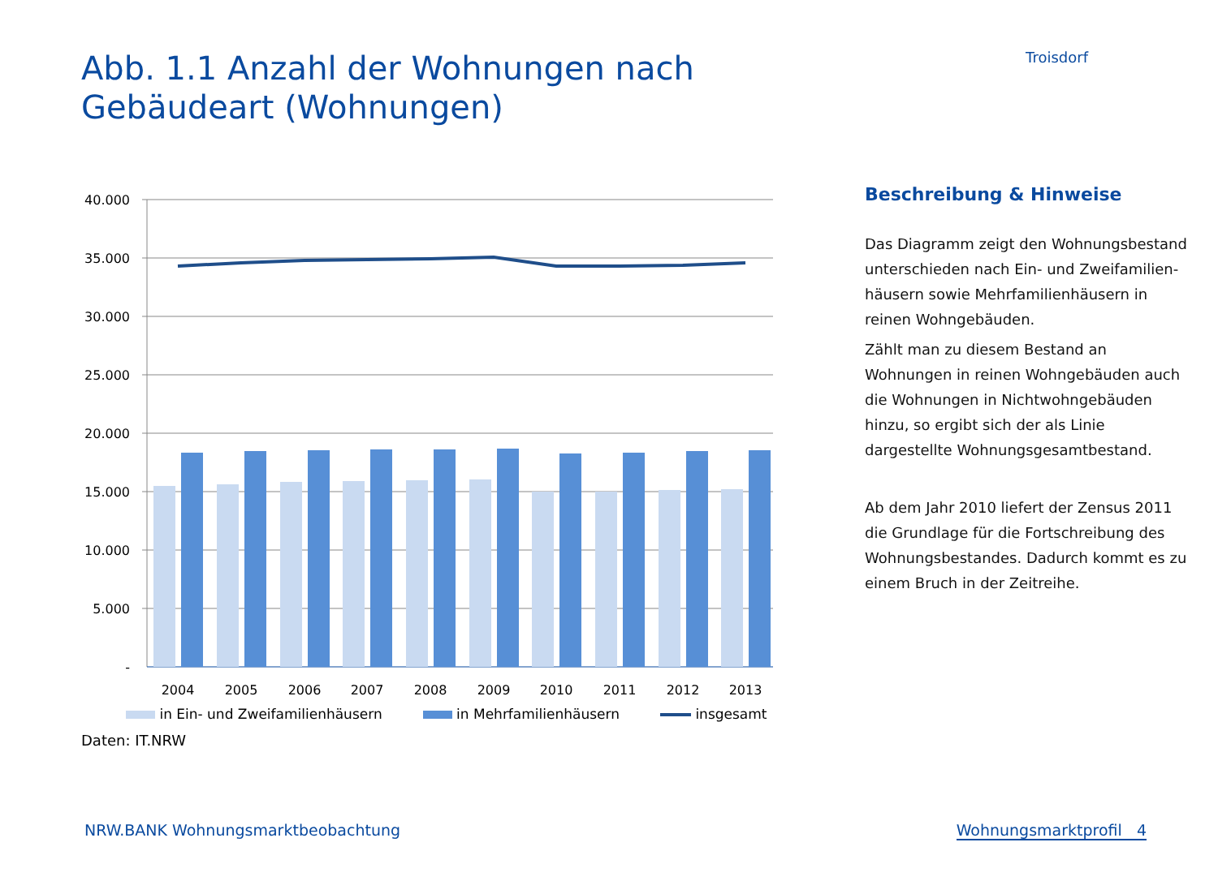Abb. 1.1 Anzahl der Wohnungen nach Gebäudeart (Wohnungen)
Troisdorf
40.000
35.000
30.000
25.000
20.000
15.000
10.000
5.000
-
2004
2005
2006
2007
2008
2009
2010
2011
2012
2013
in Ein- und Zweifamilienhäusern in Mehrfamilienhäusern insgesamt
Beschreibung & Hinweise
Das Diagramm zeigt den Wohnungsbestand unterschieden nach Ein- und Zweifamilien-häusern sowie Mehrfamilienhäusern in reinen Wohngebäuden.
Zählt man zu diesem Bestand an Wohnungen in reinen Wohngebäuden auch die Wohnungen in Nichtwohngebäuden hinzu, so ergibt sich der als Linie dargestellte Wohnungsgesamtbestand.
Ab dem Jahr 2010 liefert der Zensus 2011 die Grundlage für die Fortschreibung des Wohnungsbestandes. Dadurch kommt es zu einem Bruch in der Zeitreihe.
Daten: IT.NRW
NRW.BANK Wohnungsmarktbeobachtung Wohnungsmarktprofil 4